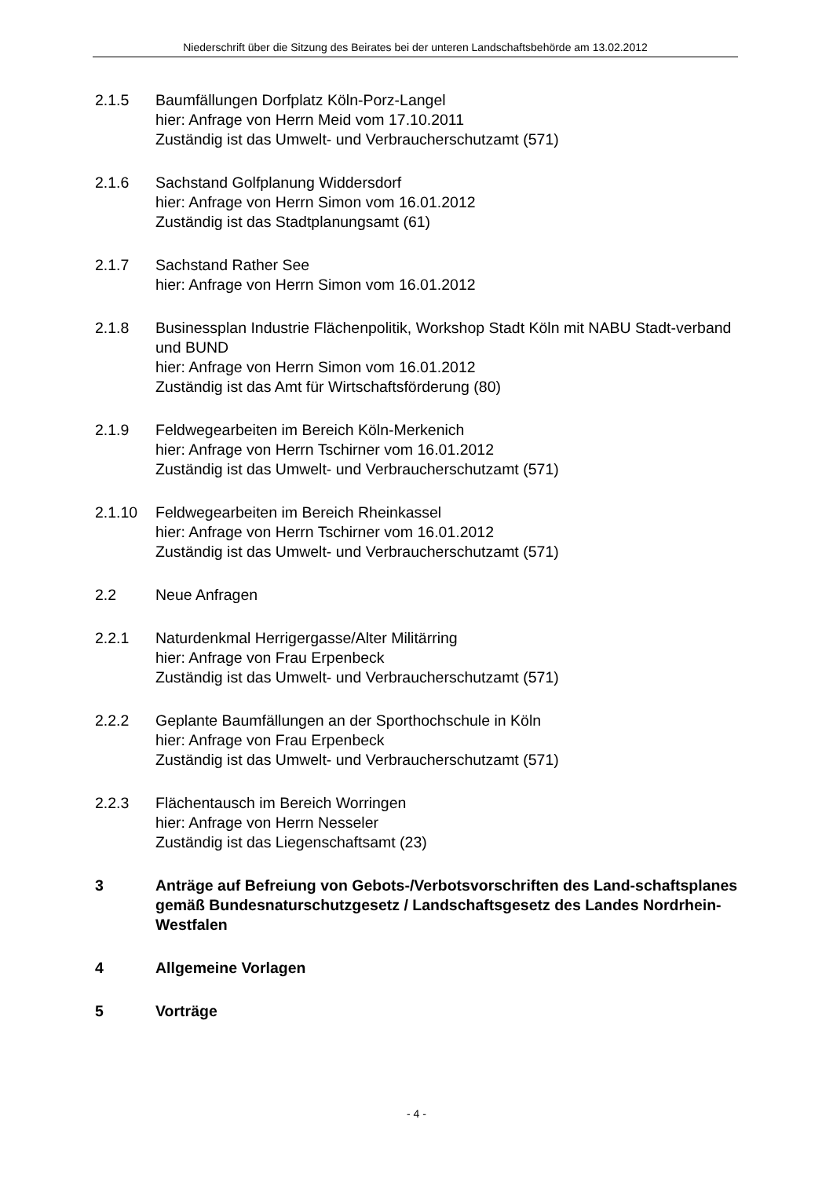Niederschrift über die Sitzung des Beirates bei der unteren Landschaftsbehörde am 13.02.2012
2.1.5 Baumfällungen Dorfplatz Köln-Porz-Langel
hier: Anfrage von Herrn Meid vom 17.10.2011
Zuständig ist das Umwelt- und Verbraucherschutzamt (571)
2.1.6 Sachstand Golfplanung Widdersdorf
hier: Anfrage von Herrn Simon vom 16.01.2012
Zuständig ist das Stadtplanungsamt (61)
2.1.7 Sachstand Rather See
hier: Anfrage von Herrn Simon vom 16.01.2012
2.1.8 Businessplan Industrie Flächenpolitik, Workshop Stadt Köln mit NABU Stadt-verband und BUND
hier: Anfrage von Herrn Simon vom 16.01.2012
Zuständig ist das Amt für Wirtschaftsförderung (80)
2.1.9 Feldwegearbeiten im Bereich Köln-Merkenich
hier: Anfrage von Herrn Tschirner vom 16.01.2012
Zuständig ist das Umwelt- und Verbraucherschutzamt (571)
2.1.10 Feldwegearbeiten im Bereich Rheinkassel
hier: Anfrage von Herrn Tschirner vom 16.01.2012
Zuständig ist das Umwelt- und Verbraucherschutzamt (571)
2.2 Neue Anfragen
2.2.1 Naturdenkmal Herrigergasse/Alter Militärring
hier: Anfrage von Frau Erpenbeck
Zuständig ist das Umwelt- und Verbraucherschutzamt (571)
2.2.2 Geplante Baumfällungen an der Sporthochschule in Köln
hier: Anfrage von Frau Erpenbeck
Zuständig ist das Umwelt- und Verbraucherschutzamt (571)
2.2.3 Flächentausch im Bereich Worringen
hier: Anfrage von Herrn Nesseler
Zuständig ist das Liegenschaftsamt (23)
3 Anträge auf Befreiung von Gebots-/Verbotsvorschriften des Land-schaftsplanes gemäß Bundesnaturschutzgesetz / Landschaftsgesetz des Landes Nordrhein-Westfalen
4 Allgemeine Vorlagen
5 Vorträge
- 4 -